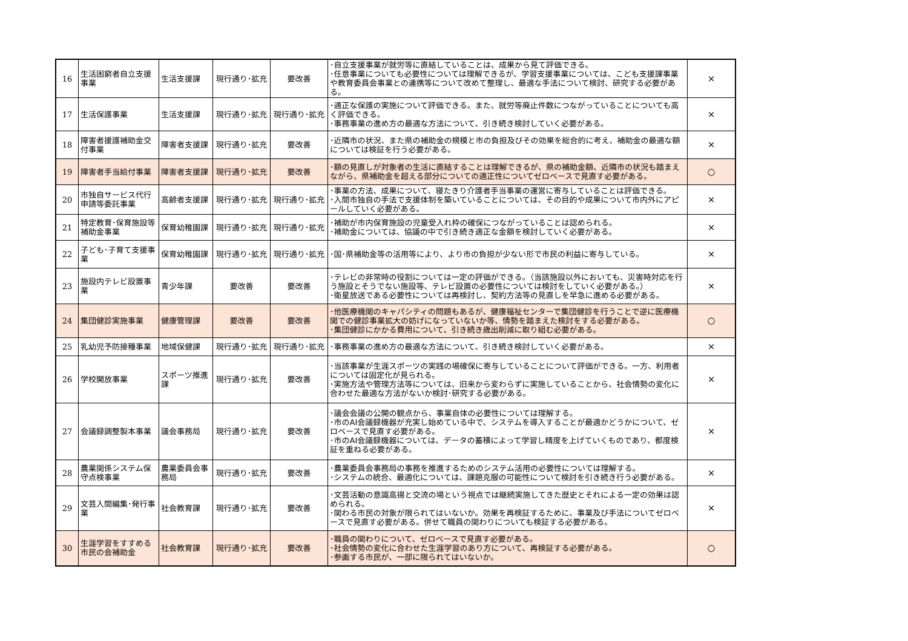| 16 | 生活困窮者自立支援事業 | 生活支援課 | 現行通り･拡充 | 要改善 | ･自立支援事業が就労等に直結していることは、成果から見て評価できる。 ･任意事業についても必要性については理解できるが、学習支援事業については、こども支援課事業や教育委員会事業との連携等について改めて整理し、最適な手法について検討、研究する必要がある。 | × |
| 17 | 生活保護事業 | 生活支援課 | 現行通り･拡充 | 現行通り･拡充 | ･適正な保護の実施について評価できる。また、就労等廃止件数につながっていることについても高く評価できる。 ･事務事業の進め方の最適な方法について、引き続き検討していく必要がある。 | × |
| 18 | 障害者援護補助金交付事業 | 障害者支援課 | 現行通り･拡充 | 要改善 | ･近隣市の状況、また県の補助金の規模と市の負担及びその効果を総合的に考え、補助金の最適な額については検証を行う必要がある。 | × |
| 19 | 障害者手当給付事業 | 障害者支援課 | 現行通り･拡充 | 要改善 | ･額の見直しが対象者の生活に直結することは理解できるが、県の補助金額、近隣市の状況も踏まえながら、県補助金を超える部分についての適正性についてゼロベースで見直す必要がある。 | ○ |
| 20 | 市独自サービス代行申請等委託事業 | 高齢者支援課 | 現行通り･拡充 | 現行通り･拡充 | ･事業の方法、成果について、寝たきり介護者手当事業の運営に寄与していることは評価できる。 ･入間市独自の手法で支援体制を築いていることについては、その目的や成果について市内外にアピールしていく必要がある。 | × |
| 21 | 特定教育･保育施設等補助金事業 | 保育幼稚園課 | 現行通り･拡充 | 現行通り･拡充 | ･補助が市内保育施設の児童受入れ枠の確保につながっていることは認められる。 ･補助金については、協議の中で引き続き適正な金額を検討していく必要がある。 | × |
| 22 | 子ども･子育て支援事業 | 保育幼稚園課 | 現行通り･拡充 | 現行通り･拡充 | ･国･県補助金等の活用等により、より市の負担が少ない形で市民の利益に寄与している。 | × |
| 23 | 施設内テレビ設置事業 | 青少年課 | 要改善 | 要改善 | ･テレビの非常時の役割については一定の評価ができる。（当該施設以外においても、災害時対応を行う施設とそうでない施設等、テレビ設置の必要性については検討をしていく必要がある。） ･衛星放送である必要性については再検討し、契約方法等の見直しを早急に進める必要がある。 | × |
| 24 | 集団健診実施事業 | 健康管理課 | 要改善 | 要改善 | ･他医療機関のキャパシティの問題もあるが、健康福祉センターで集団健診を行うことで逆に医療機関での健診事業拡大の妨げになっていないか等、情勢を踏まえた検討をする必要がある。 ･集団健診にかかる費用について、引き続き歳出削減に取り組む必要がある。 | ○ |
| 25 | 乳幼児予防接種事業 | 地域保健課 | 現行通り･拡充 | 現行通り･拡充 | ･事務事業の進め方の最適な方法について、引き続き検討していく必要がある。 | × |
| 26 | 学校開放事業 | スポーツ推進課 | 現行通り･拡充 | 要改善 | ･当該事業が生涯スポーツの実践の場確保に寄与していることについて評価ができる。一方、利用者については固定化が見られる。 ･実施方法や管理方法等については、旧来から変わらずに実施していることから、社会情勢の変化に合わせた最適な方法がないか検討･研究する必要がある。 | × |
| 27 | 会議録調整製本事業 | 議会事務局 | 現行通り･拡充 | 要改善 | ･議会会議の公開の観点から、事業自体の必要性については理解する。 ･市のAI会議録機器が充実し始めている中で、システムを導入することが最適かどうかについて、ゼロベースで見直す必要がある。 ･市のAI会議録機器については、データの蓄積によって学習し精度を上げていくものであり、都度検証を重ねる必要がある。 | × |
| 28 | 農業関係システム保守点検事業 | 農業委員会事務局 | 現行通り･拡充 | 要改善 | ･農業委員会事務局の事務を推進するためのシステム活用の必要性については理解する。 ･システムの統合、最適化については、課題克服の可能性について検討を引き続き行う必要がある。 | × |
| 29 | 文芸入間編集･発行事業 | 社会教育課 | 現行通り･拡充 | 要改善 | ･文芸活動の意識高揚と交流の場という視点では継続実施してきた歴史とそれによる一定の効果は認められる。 ･関わる市民の対象が限られてはいないか。効果を再検証するために、事業及び手法についてゼロベースで見直す必要がある。併せて職員の関わりについても検証する必要がある。 | × |
| 30 | 生涯学習をすすめる市民の会補助金 | 社会教育課 | 現行通り･拡充 | 要改善 | ･職員の関わりについて、ゼロベースで見直す必要がある。 ･社会情勢の変化に合わせた生涯学習のあり方について、再検証する必要がある。 ･参画する市民が、一部に限られてはいないか。 | ○ |